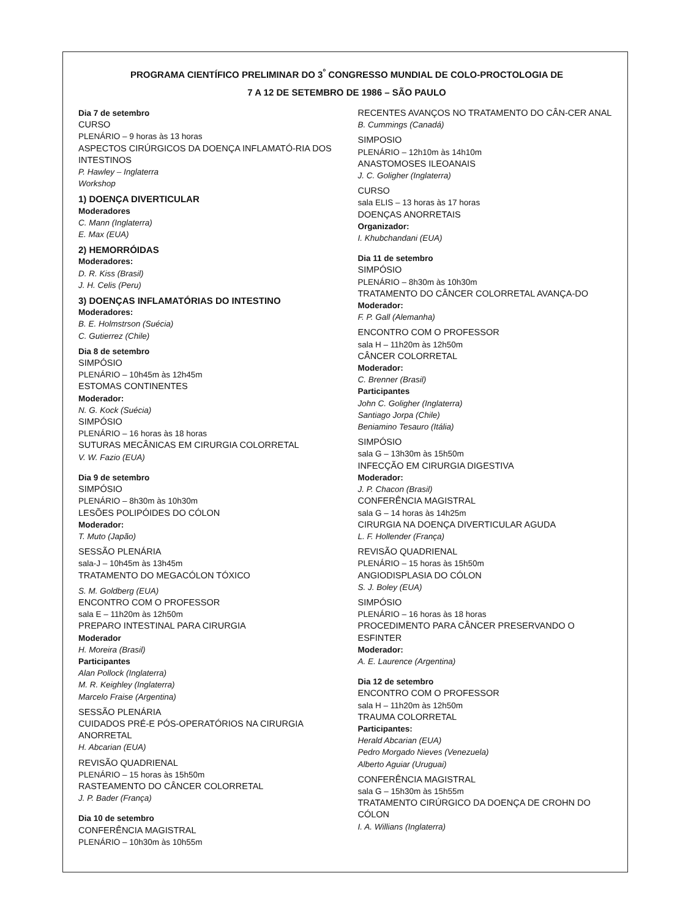PROGRAMA CIENTÍFICO PRELIMINAR DO 3<sup>º</sup> CONGRESSO MUNDIAL DE COLO-PROCTOLOGIA DE
7 A 12 DE SETEMBRO DE 1986 – SÃO PAULO
Dia 7 de setembro
CURSO
PLENÁRIO – 9 horas às 13 horas
ASPECTOS CIRÚRGICOS DA DOENÇA INFLAMATÓ-RIA DOS INTESTINOS
P. Hawley – Inglaterra
Workshop
1) DOENÇA DIVERTICULAR
Moderadores
C. Mann (Inglaterra)
E. Max (EUA)
2) HEMORRÓIDAS
Moderadores:
D. R. Kiss (Brasil)
J. H. Celis (Peru)
3) DOENÇAS INFLAMATÓRIAS DO INTESTINO
Moderadores:
B. E. Holmstrson (Suécia)
C. Gutierrez (Chile)
Dia 8 de setembro
SIMPÓSIO
PLENÁRIO – 10h45m às 12h45m
ESTOMAS CONTINENTES
Moderador:
N. G. Kock (Suécia)
SIMPÓSIO
PLENÁRIO – 16 horas às 18 horas
SUTURAS MECÂNICAS EM CIRURGIA COLORRETAL
V. W. Fazio (EUA)
Dia 9 de setembro
SIMPÓSIO
PLENÁRIO – 8h30m às 10h30m
LESÕES POLIPÓIDES DO CÓLON
Moderador:
T. Muto (Japão)
SESSÃO PLENÁRIA
sala-J – 10h45m às 13h45m
TRATAMENTO DO MEGACÓLON TÓXICO
S. M. Goldberg (EUA)
ENCONTRO COM O PROFESSOR
sala E – 11h20m às 12h50m
PREPARO INTESTINAL PARA CIRURGIA
Moderador
H. Moreira (Brasil)
Participantes
Alan Pollock (Inglaterra)
M. R. Keighley (Inglaterra)
Marcelo Fraise (Argentina)
SESSÃO PLENÁRIA
CUIDADOS PRÉ-E PÓS-OPERATÓRIOS NA CIRURGIA ANORRETAL
H. Abcarian (EUA)
REVISÃO QUADRIENAL
PLENÁRIO – 15 horas às 15h50m
RASTEAMENTO DO CÂNCER COLORRETAL
J. P. Bader (França)
Dia 10 de setembro
CONFERÊNCIA MAGISTRAL
PLENÁRIO – 10h30m às 10h55m
RECENTES AVANÇOS NO TRATAMENTO DO CÂN-CER ANAL
B. Cummings (Canadá)
SIMPOSIO
PLENÁRIO – 12h10m às 14h10m
ANASTOMOSES ILEOANAIS
J. C. Goligher (Inglaterra)
CURSO
sala ELIS – 13 horas às 17 horas
DOENÇAS ANORRETAIS
Organizador:
I. Khubchandani (EUA)
Dia 11 de setembro
SIMPÓSIO
PLENÁRIO – 8h30m às 10h30m
TRATAMENTO DO CÂNCER COLORRETAL AVANÇA-DO
Moderador:
F. P. Gall (Alemanha)
ENCONTRO COM O PROFESSOR
sala H – 11h20m às 12h50m
CÂNCER COLORRETAL
Moderador:
C. Brenner (Brasil)
Participantes
John C. Goligher (Inglaterra)
Santiago Jorpa (Chile)
Beniamino Tesauro (Itália)
SIMPÓSIO
sala G – 13h30m às 15h50m
INFECÇÃO EM CIRURGIA DIGESTIVA
Moderador:
J. P. Chacon (Brasil)
CONFERÊNCIA MAGISTRAL
sala G – 14 horas às 14h25m
CIRURGIA NA DOENÇA DIVERTICULAR AGUDA
L. F. Hollender (França)
REVISÃO QUADRIENAL
PLENÁRIO – 15 horas às 15h50m
ANGIODISPLASIA DO CÓLON
S. J. Boley (EUA)
SIMPÓSIO
PLENÁRIO – 16 horas às 18 horas
PROCEDIMENTO PARA CÂNCER PRESERVANDO O ESFINTER
Moderador:
A. E. Laurence (Argentina)
Dia 12 de setembro
ENCONTRO COM O PROFESSOR
sala H – 11h20m às 12h50m
TRAUMA COLORRETAL
Participantes:
Herald Abcarian (EUA)
Pedro Morgado Nieves (Venezuela)
Alberto Aguiar (Uruguai)
CONFERÊNCIA MAGISTRAL
sala G – 15h30m às 15h55m
TRATAMENTO CIRÚRGICO DA DOENÇA DE CROHN DO CÓLON
I. A. Willians (Inglaterra)